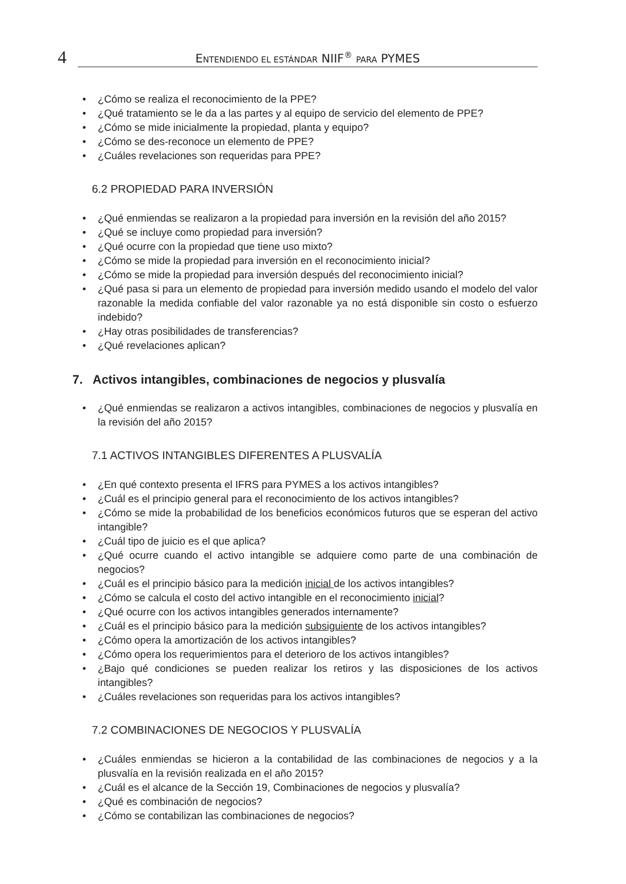4
ENTENDIENDO EL ESTÁNDAR NIIF<sup>®</sup> PARA PYMES
• ¿Cómo se realiza el reconocimiento de la PPE?
• ¿Qué tratamiento se le da a las partes y al equipo de servicio del elemento de PPE?
• ¿Cómo se mide inicialmente la propiedad, planta y equipo?
• ¿Cómo se des-reconoce un elemento de PPE?
• ¿Cuáles revelaciones son requeridas para PPE?
6.2 PROPIEDAD PARA INVERSIÓN
• ¿Qué enmiendas se realizaron a la propiedad para inversión en la revisión del año 2015?
• ¿Qué se incluye como propiedad para inversión?
• ¿Qué ocurre con la propiedad que tiene uso mixto?
• ¿Cómo se mide la propiedad para inversión en el reconocimiento inicial?
• ¿Cómo se mide la propiedad para inversión después del reconocimiento inicial?
• ¿Qué pasa si para un elemento de propiedad para inversión medido usando el modelo del valor razonable la medida confiable del valor razonable ya no está disponible sin costo o esfuerzo indebido?
• ¿Hay otras posibilidades de transferencias?
• ¿Qué revelaciones aplican?
7. Activos intangibles, combinaciones de negocios y plusvalía
• ¿Qué enmiendas se realizaron a activos intangibles, combinaciones de negocios y plusvalía en la revisión del año 2015?
7.1 ACTIVOS INTANGIBLES DIFERENTES A PLUSVALÍA
• ¿En qué contexto presenta el IFRS para PYMES a los activos intangibles?
• ¿Cuál es el principio general para el reconocimiento de los activos intangibles?
• ¿Cómo se mide la probabilidad de los beneficios económicos futuros que se esperan del activo intangible?
• ¿Cuál tipo de juicio es el que aplica?
• ¿Qué ocurre cuando el activo intangible se adquiere como parte de una combinación de negocios?
• ¿Cuál es el principio básico para la medición inicial de los activos intangibles?
• ¿Cómo se calcula el costo del activo intangible en el reconocimiento inicial?
• ¿Qué ocurre con los activos intangibles generados internamente?
• ¿Cuál es el principio básico para la medición subsiguiente de los activos intangibles?
• ¿Cómo opera la amortización de los activos intangibles?
• ¿Cómo opera los requerimientos para el deterioro de los activos intangibles?
• ¿Bajo qué condiciones se pueden realizar los retiros y las disposiciones de los activos intangibles?
• ¿Cuáles revelaciones son requeridas para los activos intangibles?
7.2 COMBINACIONES DE NEGOCIOS Y PLUSVALÍA
• ¿Cuáles enmiendas se hicieron a la contabilidad de las combinaciones de negocios y a la plusvalía en la revisión realizada en el año 2015?
• ¿Cuál es el alcance de la Sección 19, Combinaciones de negocios y plusvalía?
• ¿Qué es combinación de negocios?
• ¿Cómo se contabilizan las combinaciones de negocios?